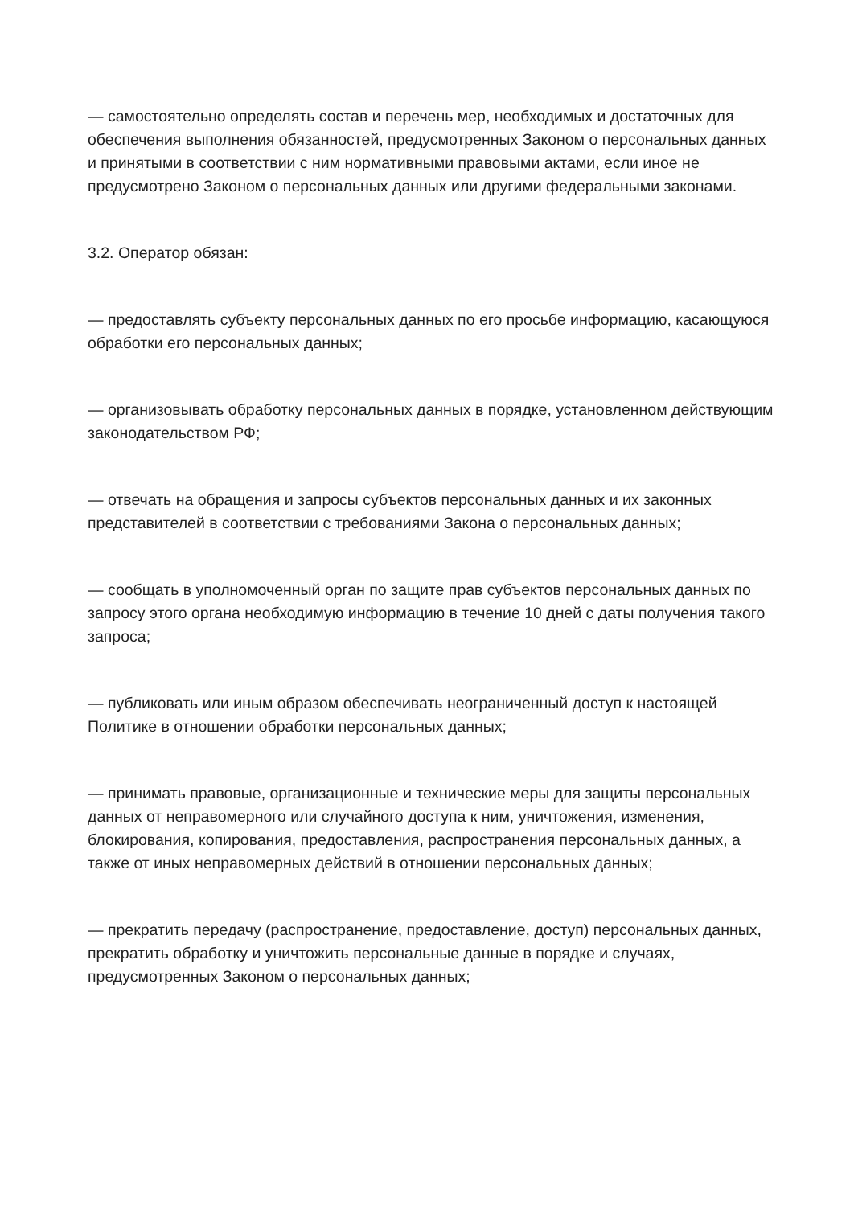— самостоятельно определять состав и перечень мер, необходимых и достаточных для обеспечения выполнения обязанностей, предусмотренных Законом о персональных данных и принятыми в соответствии с ним нормативными правовыми актами, если иное не предусмотрено Законом о персональных данных или другими федеральными законами.
3.2. Оператор обязан:
— предоставлять субъекту персональных данных по его просьбе информацию, касающуюся обработки его персональных данных;
— организовывать обработку персональных данных в порядке, установленном действующим законодательством РФ;
— отвечать на обращения и запросы субъектов персональных данных и их законных представителей в соответствии с требованиями Закона о персональных данных;
— сообщать в уполномоченный орган по защите прав субъектов персональных данных по запросу этого органа необходимую информацию в течение 10 дней с даты получения такого запроса;
— публиковать или иным образом обеспечивать неограниченный доступ к настоящей Политике в отношении обработки персональных данных;
— принимать правовые, организационные и технические меры для защиты персональных данных от неправомерного или случайного доступа к ним, уничтожения, изменения, блокирования, копирования, предоставления, распространения персональных данных, а также от иных неправомерных действий в отношении персональных данных;
— прекратить передачу (распространение, предоставление, доступ) персональных данных, прекратить обработку и уничтожить персональные данные в порядке и случаях, предусмотренных Законом о персональных данных;